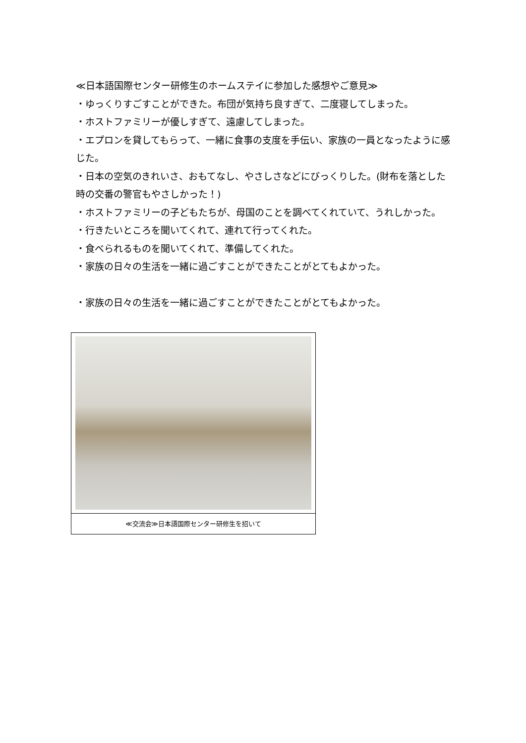≪日本語国際センター研修生のホームステイに参加した感想やご意見≫
・ゆっくりすごすことができた。布団が気持ち良すぎて、二度寝してしまった。
・ホストファミリーが優しすぎて、遠慮してしまった。
・エプロンを貸してもらって、一緒に食事の支度を手伝い、家族の一員となったように感じた。
・日本の空気のきれいさ、おもてなし、やさしさなどにびっくりした。(財布を落とした時の交番の警官もやさしかった！)
・ホストファミリーの子どもたちが、母国のことを調べてくれていて、うれしかった。
・行きたいところを聞いてくれて、連れて行ってくれた。
・食べられるものを聞いてくれて、準備してくれた。
・家族の日々の生活を一緒に過ごすことができたことがとてもよかった。
・家族の日々の生活を一緒に過ごすことができたことがとてもよかった。
≪交流会≫日本語国際センター研修生を招いて